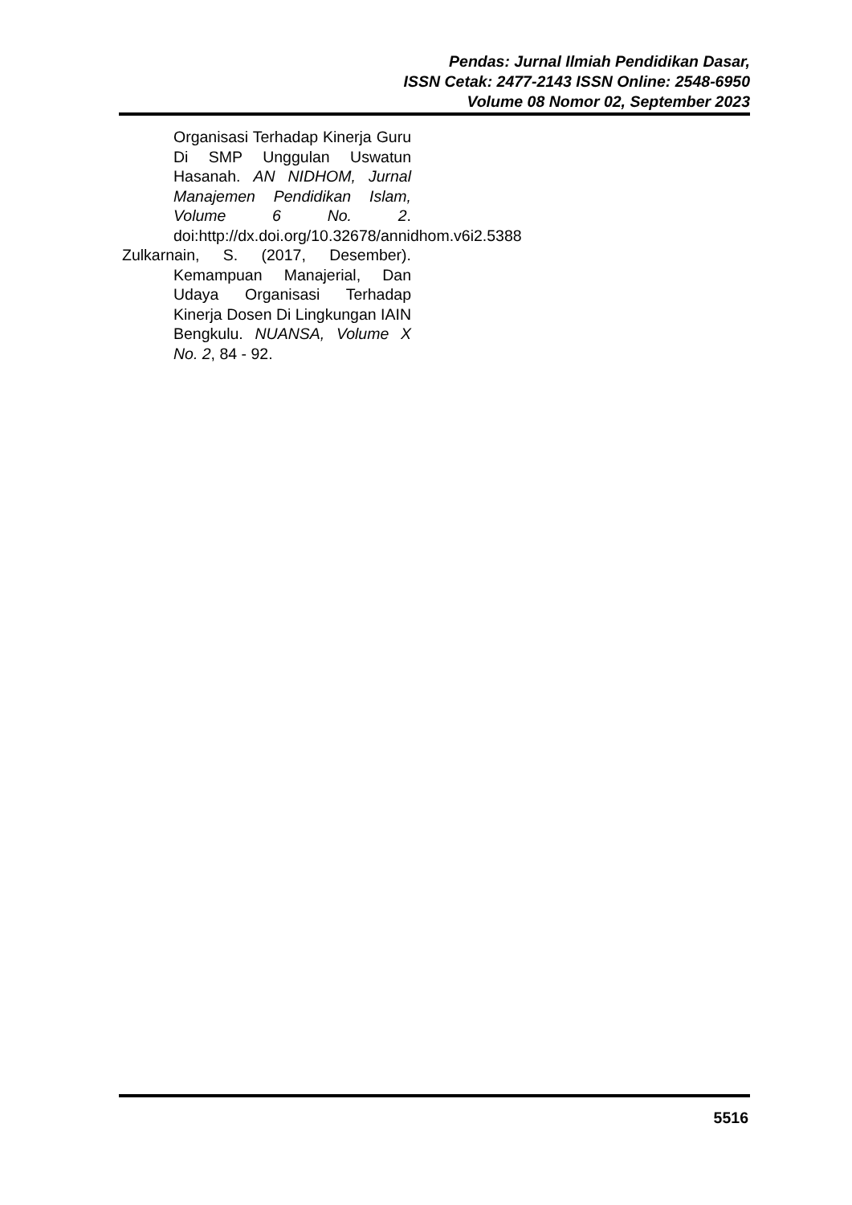Pendas: Jurnal Ilmiah Pendidikan Dasar,
ISSN Cetak: 2477-2143 ISSN Online: 2548-6950
Volume 08 Nomor 02, September 2023
Organisasi Terhadap Kinerja Guru Di SMP Unggulan Uswatun Hasanah. AN NIDHOM, Jurnal Manajemen Pendidikan Islam, Volume 6 No. 2. doi:http://dx.doi.org/10.32678/annidhom.v6i2.5388
Zulkarnain, S. (2017, Desember). Kemampuan Manajerial, Dan Udaya Organisasi Terhadap Kinerja Dosen Di Lingkungan IAIN Bengkulu. NUANSA, Volume X No. 2, 84 - 92.
5516